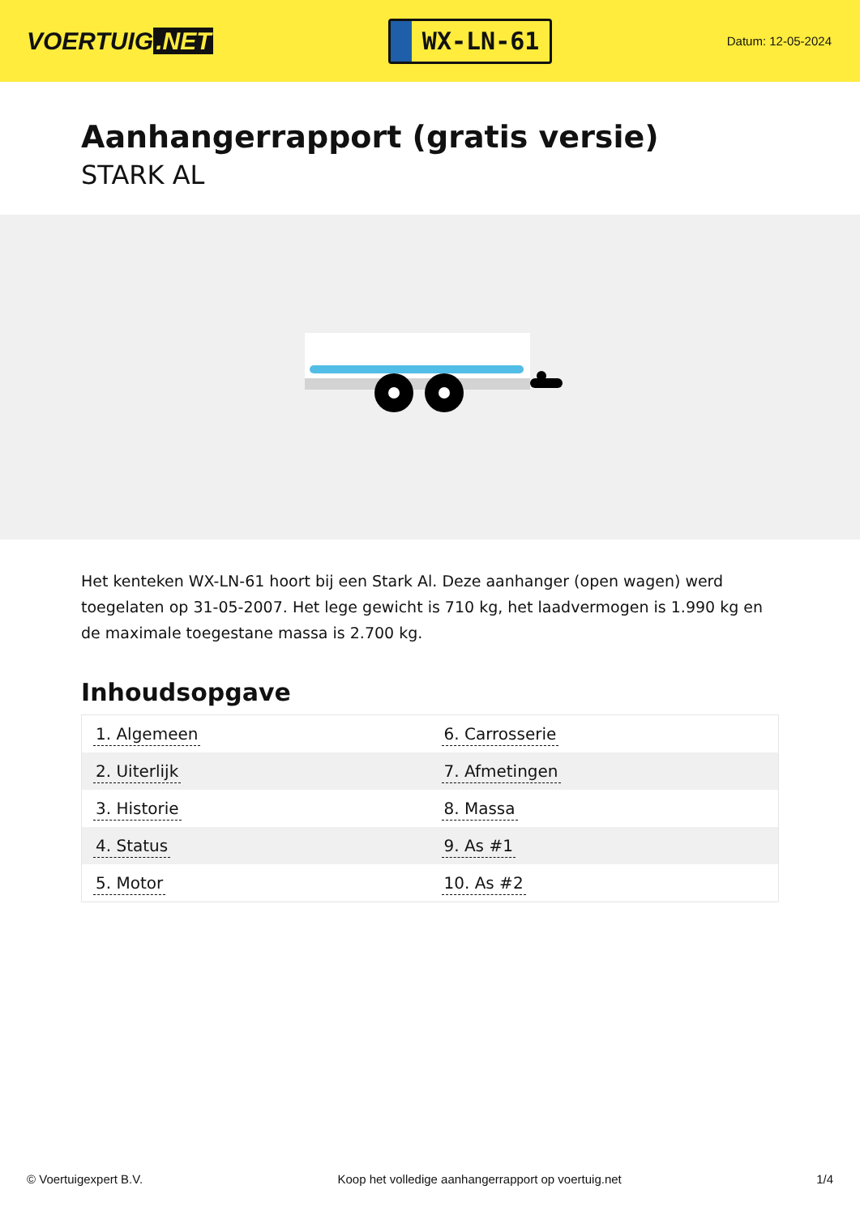VOERTUIG.NET
WX-LN-61
Datum: 12-05-2024
Aanhangerrapport (gratis versie)
STARK AL
Het kenteken WX-LN-61 hoort bij een Stark Al. Deze aanhanger (open wagen) werd toegelaten op 31-05-2007. Het lege gewicht is 710 kg, het laadvermogen is 1.990 kg en de maximale toegestane massa is 2.700 kg.
Inhoudsopgave
| 1. Algemeen | 6. Carrosserie |
| 2. Uiterlijk | 7. Afmetingen |
| 3. Historie | 8. Massa |
| 4. Status | 9. As #1 |
| 5. Motor | 10. As #2 |
© Voertuigexpert B.V. Koop het volledige aanhangerrapport op voertuig.net 1/4